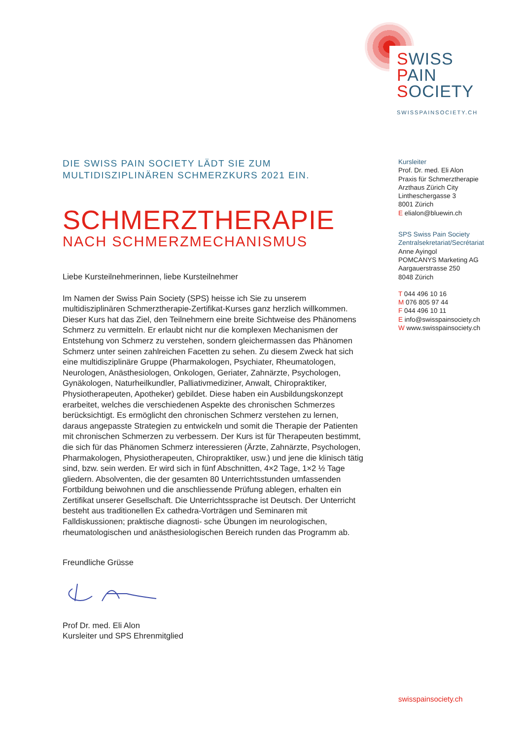SWISS
PAIN
SOCIETY
SWISSPAINSOCIETY.CH
DIE SWISS PAIN SOCIETY LÄDT SIE ZUM
MULTIDISZIPLINÄREN SCHMERZKURS 2021 EIN.
SCHMERZTHERAPIE
NACH SCHMERZMECHANISMUS
Liebe Kursteilnehmerinnen, liebe Kursteilnehmer
Im Namen der Swiss Pain Society (SPS) heisse ich Sie zu unserem multidisziplinären Schmerztherapie-Zertifikat-Kurses ganz herzlich willkommen. Dieser Kurs hat das Ziel, den Teilnehmern eine breite Sichtweise des Phänomens Schmerz zu vermitteln. Er erlaubt nicht nur die komplexen Mechanismen der Entstehung von Schmerz zu verstehen, sondern gleichermassen das Phänomen Schmerz unter seinen zahlreichen Facetten zu sehen. Zu diesem Zweck hat sich eine multidisziplinäre Gruppe (Pharmakologen, Psychiater, Rheumatologen, Neurologen, Anästhesiologen, Onkologen, Geriater, Zahnärzte, Psychologen, Gynäkologen, Naturheilkundler, Palliativmediziner, Anwalt, Chiropraktiker, Physiotherapeuten, Apotheker) gebildet. Diese haben ein Ausbildungskonzept erarbeitet, welches die verschiedenen Aspekte des chronischen Schmerzes berücksichtigt. Es ermöglicht den chronischen Schmerz verstehen zu lernen, daraus angepasste Strategien zu entwickeln und somit die Therapie der Patienten mit chronischen Schmerzen zu verbessern. Der Kurs ist für Therapeuten bestimmt, die sich für das Phänomen Schmerz interessieren (Ärzte, Zahnärzte, Psychologen, Pharmakologen, Physiotherapeuten, Chiropraktiker, usw.) und jene die klinisch tätig sind, bzw. sein werden. Er wird sich in fünf Abschnitten, 4×2 Tage, 1×2 ½ Tage gliedern. Absolventen, die der gesamten 80 Unterrichtsstunden umfassenden Fortbildung beiwohnen und die anschliessende Prüfung ablegen, erhalten ein Zertifikat unserer Gesellschaft. Die Unterrichtssprache ist Deutsch. Der Unterricht besteht aus traditionellen Ex cathedra-Vorträgen und Seminaren mit Falldiskussionen; praktische diagnosti- sche Übungen im neurologischen, rheumatologischen und anästhesiologischen Bereich runden das Programm ab.
Freundliche Grüsse
Prof Dr. med. Eli Alon
Kursleiter und SPS Ehrenmitglied
Kursleiter
Prof. Dr. med. Eli Alon
Praxis für Schmerztherapie
Arzthaus Zürich City
Lintheschergasse 3
8001 Zürich
E elialon@bluewin.ch
SPS Swiss Pain Society
Zentralsekretariat/Secrétariat
Anne Ayingol
POMCANYS Marketing AG
Aargauerstrasse 250
8048 Zürich
T 044 496 10 16
M 076 805 97 44
F 044 496 10 11
E info@swisspainsociety.ch
W www.swisspainsociety.ch
swisspainsociety.ch